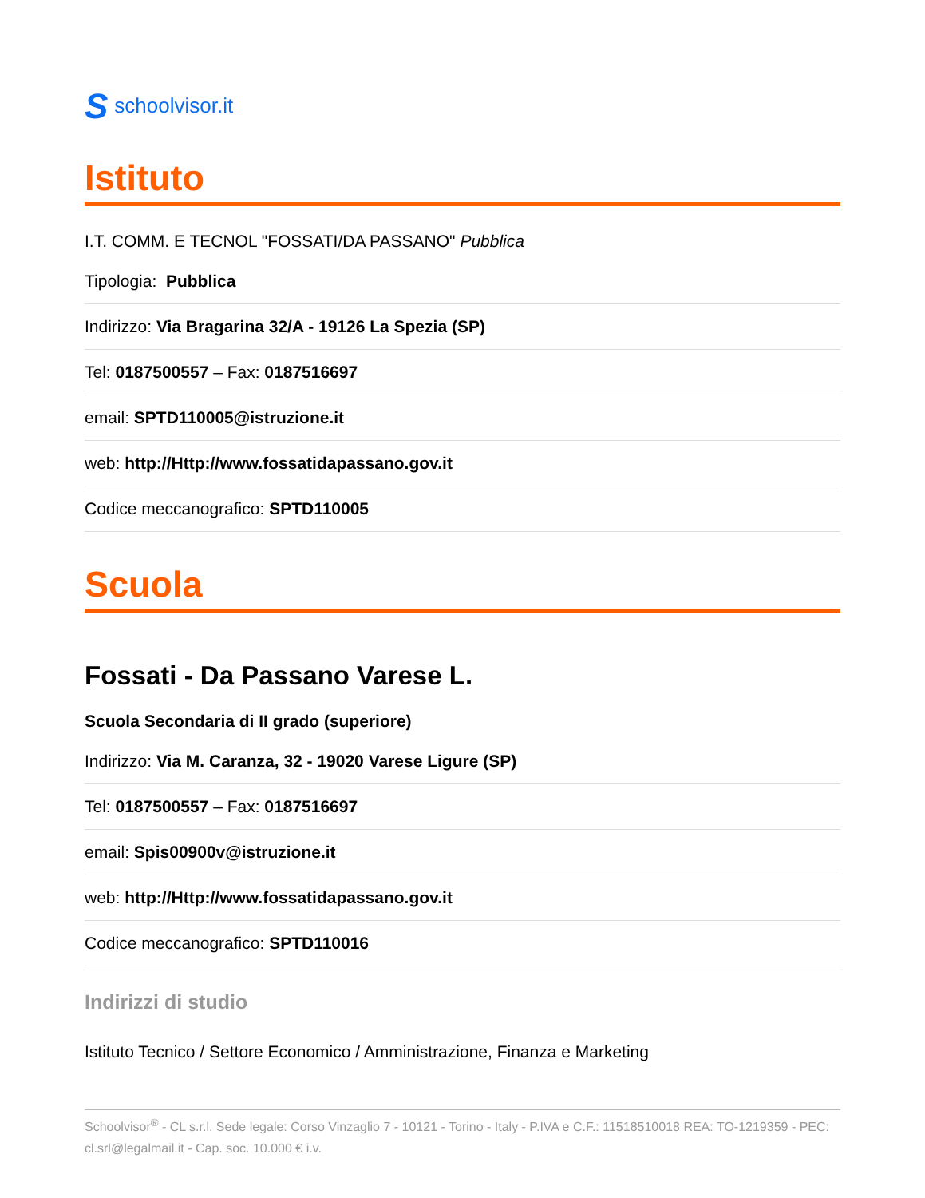Sschoolvisor.it
Istituto
I.T. COMM. E TECNOL "FOSSATI/DA PASSANO" Pubblica
Tipologia: Pubblica
Indirizzo: Via Bragarina 32/A - 19126 La Spezia (SP)
Tel: 0187500557 – Fax: 0187516697
email: SPTD110005@istruzione.it
web: http://Http://www.fossatidapassano.gov.it
Codice meccanografico: SPTD110005
Scuola
Fossati - Da Passano Varese L.
Scuola Secondaria di II grado (superiore)
Indirizzo: Via M. Caranza, 32 - 19020 Varese Ligure (SP)
Tel: 0187500557 – Fax: 0187516697
email: Spis00900v@istruzione.it
web: http://Http://www.fossatidapassano.gov.it
Codice meccanografico: SPTD110016
Indirizzi di studio
Istituto Tecnico / Settore Economico / Amministrazione, Finanza e Marketing
Schoolvisor<sup>®</sup> - CL s.r.l. Sede legale: Corso Vinzaglio 7 - 10121 - Torino - Italy - P.IVA e C.F.: 11518510018 REA: TO-1219359 - PEC: cl.srl@legalmail.it - Cap. soc. 10.000 € i.v.